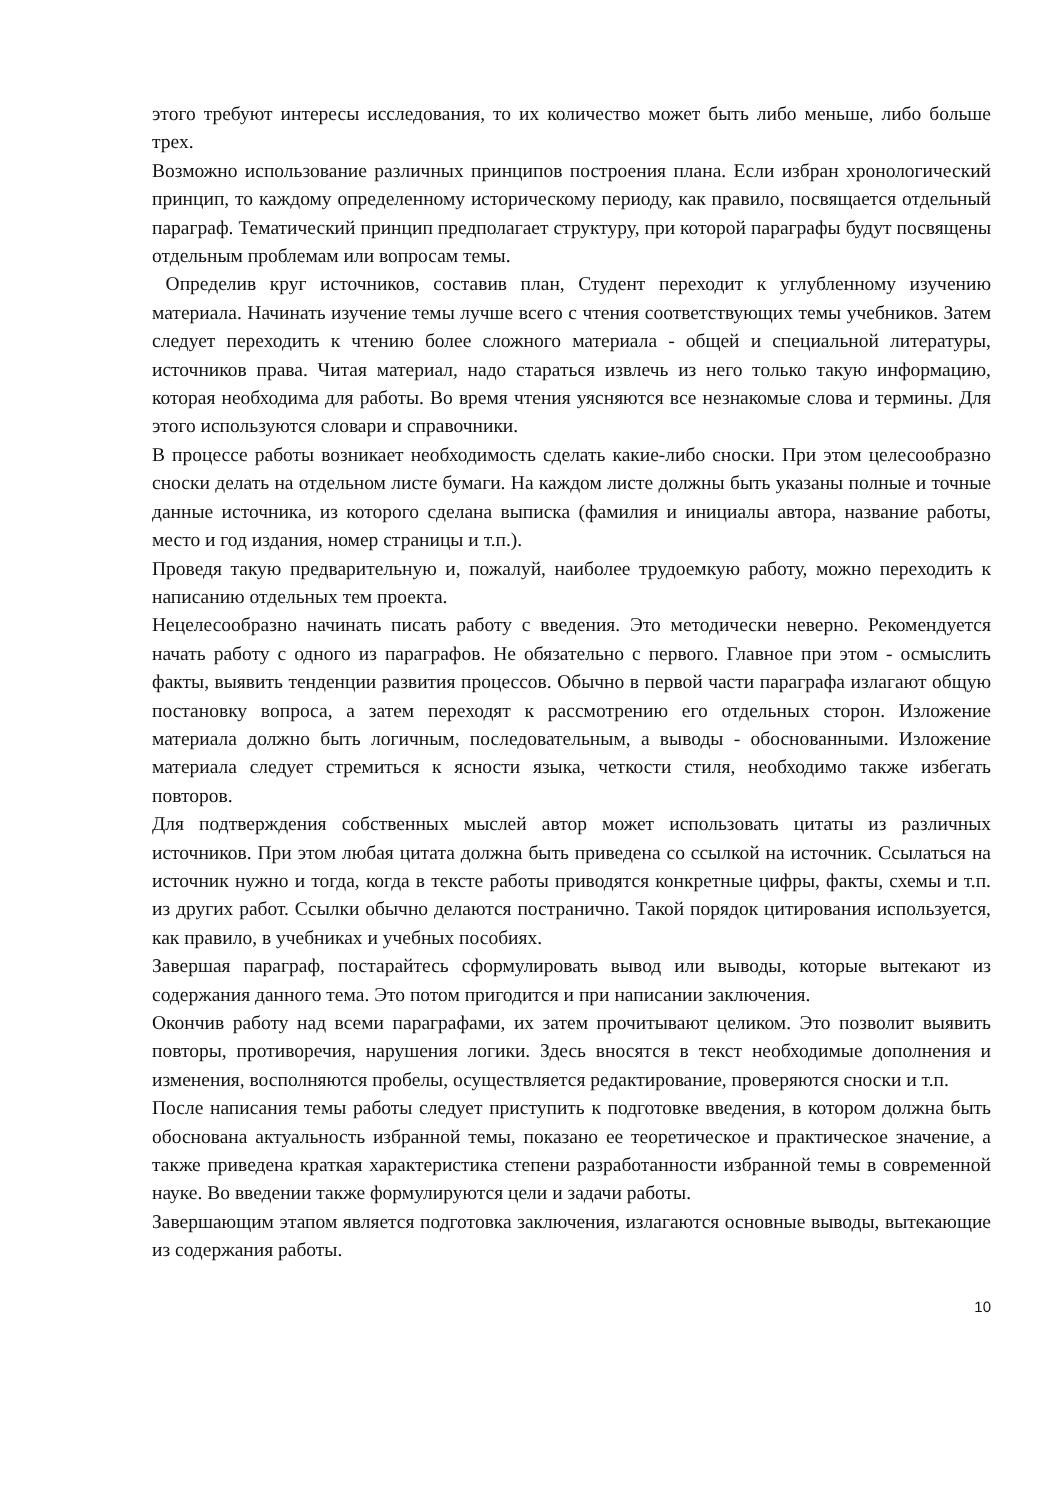этого требуют интересы исследования, то их количество может быть либо меньше, либо больше трех.
Возможно использование различных принципов построения плана. Если избран хронологический принцип, то каждому определенному историческому периоду, как правило, посвящается отдельный параграф. Тематический принцип предполагает структуру, при которой параграфы будут посвящены отдельным проблемам или вопросам темы.
Определив круг источников, составив план, Студент переходит к углубленному изучению материала. Начинать изучение темы лучше всего с чтения соответствующих темы учебников. Затем следует переходить к чтению более сложного материала - общей и специальной литературы, источников права. Читая материал, надо стараться извлечь из него только такую информацию, которая необходима для работы. Во время чтения уясняются все незнакомые слова и термины. Для этого используются словари и справочники.
В процессе работы возникает необходимость сделать какие-либо сноски. При этом целесообразно сноски делать на отдельном листе бумаги. На каждом листе должны быть указаны полные и точные данные источника, из которого сделана выписка (фамилия и инициалы автора, название работы, место и год издания, номер страницы и т.п.).
Проведя такую предварительную и, пожалуй, наиболее трудоемкую работу, можно переходить к написанию отдельных тем проекта.
Нецелесообразно начинать писать работу с введения. Это методически неверно. Рекомендуется начать работу с одного из параграфов. Не обязательно с первого. Главное при этом - осмыслить факты, выявить тенденции развития процессов. Обычно в первой части параграфа излагают общую постановку вопроса, а затем переходят к рассмотрению его отдельных сторон. Изложение материала должно быть логичным, последовательным, а выводы - обоснованными. Изложение материала следует стремиться к ясности языка, четкости стиля, необходимо также избегать повторов.
Для подтверждения собственных мыслей автор может использовать цитаты из различных источников. При этом любая цитата должна быть приведена со ссылкой на источник. Ссылаться на источник нужно и тогда, когда в тексте работы приводятся конкретные цифры, факты, схемы и т.п. из других работ. Ссылки обычно делаются постранично. Такой порядок цитирования используется, как правило, в учебниках и учебных пособиях.
Завершая параграф, постарайтесь сформулировать вывод или выводы, которые вытекают из содержания данного тема. Это потом пригодится и при написании заключения.
Окончив работу над всеми параграфами, их затем прочитывают целиком. Это позволит выявить повторы, противоречия, нарушения логики. Здесь вносятся в текст необходимые дополнения и изменения, восполняются пробелы, осуществляется редактирование, проверяются сноски и т.п.
После написания темы работы следует приступить к подготовке введения, в котором должна быть обоснована актуальность избранной темы, показано ее теоретическое и практическое значение, а также приведена краткая характеристика степени разработанности избранной темы в современной науке. Во введении также формулируются цели и задачи работы.
Завершающим этапом является подготовка заключения, излагаются основные выводы, вытекающие из содержания работы.
10